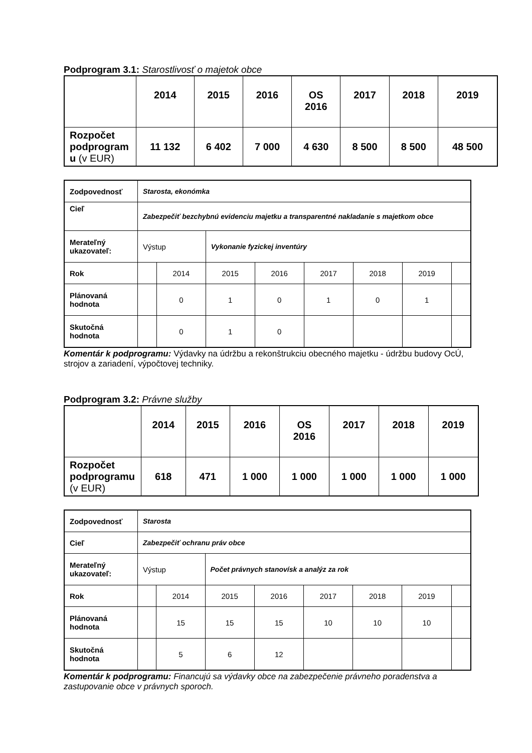Podprogram 3.1: Starostlivosť o majetok obce
| | 2014 | 2015 | 2016 | OS 2016 | 2017 | 2018 | 2019 |
| --- | --- | --- | --- | --- | --- | --- | --- |
| Rozpočet podprogram u (v EUR) | 11 132 | 6 402 | 7 000 | 4 630 | 8 500 | 8 500 | 48 500 |
| Zodpovednosť | Starosta, ekonómka | | | | | | | |
| Cieľ | Zabezpečiť bezchybnú evidenciu majetku a transparentné nakladanie s majetkom obce | | | | | | | |
| Merateľný ukazovateľ: | Výstup | | Vykonanie fyzickej inventúry | | | | | |
| Rok | | 2014 | 2015 | 2016 | 2017 | 2018 | 2019 | |
| Plánovaná hodnota | | 0 | 1 | 0 | 1 | 0 | 1 | |
| Skutočná hodnota | | 0 | 1 | 0 | | | | |
Komentár k podprogramu: Výdavky na údržbu a rekonštrukciu obecného majetku - údržbu budovy OcÚ, strojov a zariadení, výpočtovej techniky.
Podprogram 3.2: Právne služby
| | 2014 | 2015 | 2016 | OS 2016 | 2017 | 2018 | 2019 |
| --- | --- | --- | --- | --- | --- | --- | --- |
| Rozpočet podprogramu (v EUR) | 618 | 471 | 1 000 | 1 000 | 1 000 | 1 000 | 1 000 |
| Zodpovednosť | Starosta | | | | | | | |
| Cieľ | Zabezpečiť ochranu práv obce | | | | | | | |
| Merateľný ukazovateľ: | Výstup | | Počet právnych stanovísk a analýz za rok | | | | | |
| Rok | | 2014 | 2015 | 2016 | 2017 | 2018 | 2019 | |
| Plánovaná hodnota | | 15 | 15 | 15 | 10 | 10 | 10 | |
| Skutočná hodnota | | 5 | 6 | 12 | | | | |
Komentár k podprogramu: Financujú sa výdavky obce na zabezpečenie právneho poradenstva a zastupovanie obce v právnych sporoch.